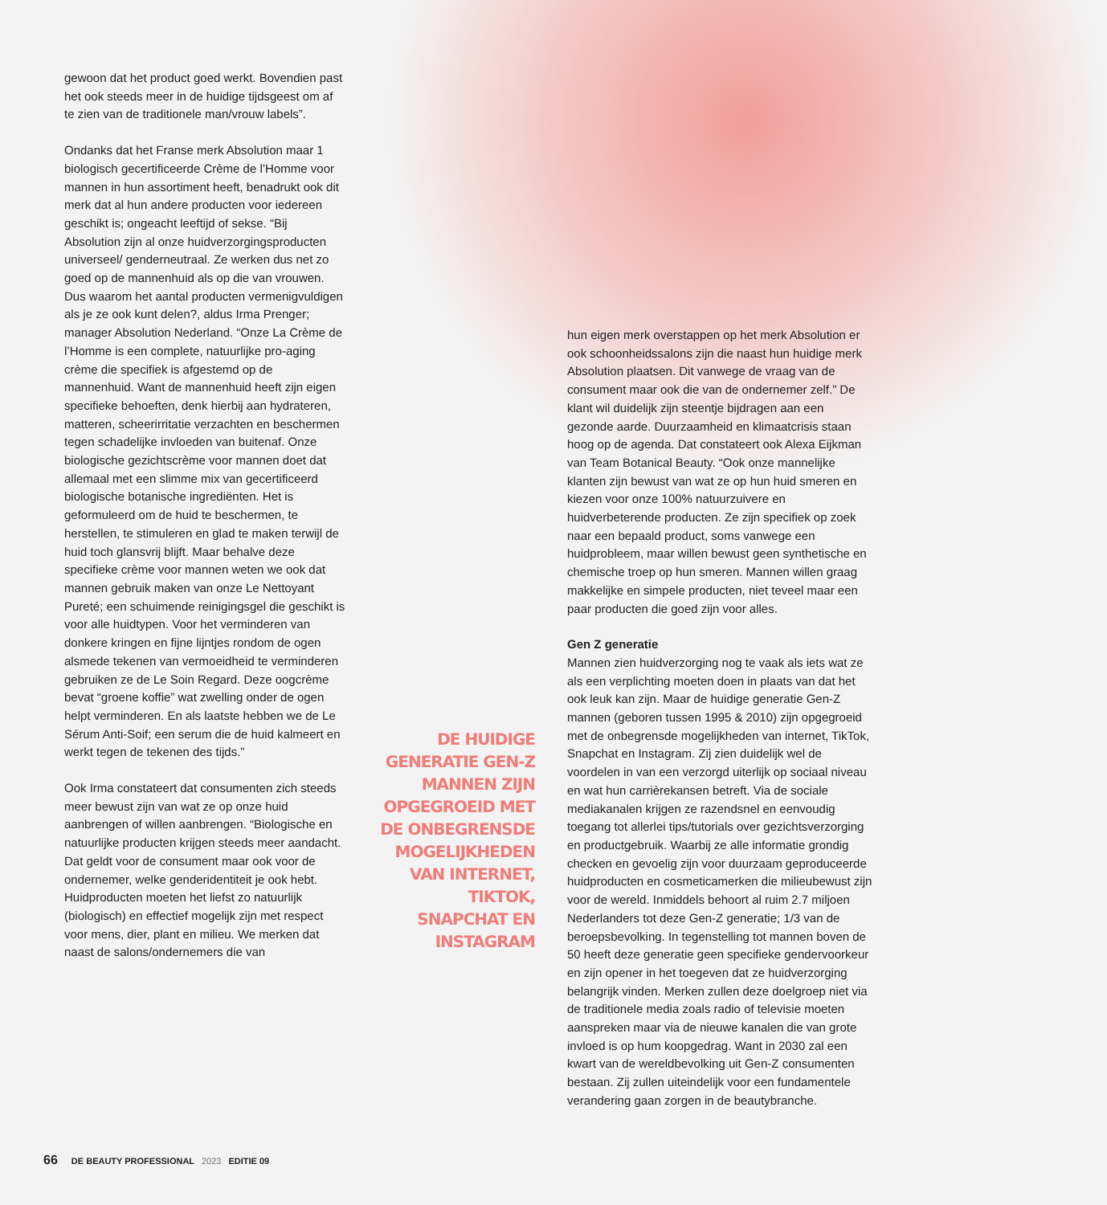gewoon dat het product goed werkt. Bovendien past het ook steeds meer in de huidige tijdsgeest om af te zien van de traditionele man/vrouw labels”.
Ondanks dat het Franse merk Absolution maar 1 biologisch gecertificeerde Crème de l’Homme voor mannen in hun assortiment heeft, benadrukt ook dit merk dat al hun andere producten voor iedereen geschikt is; ongeacht leeftijd of sekse. “Bij Absolution zijn al onze huidverzorgingsproducten universeel/ genderneutraal. Ze werken dus net zo goed op de mannenhuid als op die van vrouwen. Dus waarom het aantal producten vermenigvuldigen als je ze ook kunt delen?, aldus Irma Prenger; manager Absolution Nederland. “Onze La Crème de l’Homme is een complete, natuurlijke pro-aging crème die specifiek is afgestemd op de mannenhuid. Want de mannenhuid heeft zijn eigen specifieke behoeften, denk hierbij aan hydrateren, matteren, scheerirritatie verzachten en beschermen tegen schadelijke invloeden van buitenaf. Onze biologische gezichtscrème voor mannen doet dat allemaal met een slimme mix van gecertificeerd biologische botanische ingrediënten. Het is geformuleerd om de huid te beschermen, te herstellen, te stimuleren en glad te maken terwijl de huid toch glansvrij blijft. Maar behalve deze specifieke crème voor mannen weten we ook dat mannen gebruik maken van onze Le Nettoyant Pureté; een schuimende reinigingsgel die geschikt is voor alle huidtypen. Voor het verminderen van donkere kringen en fijne lijntjes rondom de ogen alsmede tekenen van vermoeidheid te verminderen gebruiken ze de Le Soin Regard. Deze oogcrème bevat “groene koffie” wat zwelling onder de ogen helpt verminderen. En als laatste hebben we de Le Sérum Anti-Soif; een serum die de huid kalmeert en werkt tegen de tekenen des tijds.”
Ook Irma constateert dat consumenten zich steeds meer bewust zijn van wat ze op onze huid aanbrengen of willen aanbrengen. “Biologische en natuurlijke producten krijgen steeds meer aandacht. Dat geldt voor de consument maar ook voor de ondernemer, welke genderidentiteit je ook hebt. Huidproducten moeten het liefst zo natuurlijk (biologisch) en effectief mogelijk zijn met respect voor mens, dier, plant en milieu. We merken dat naast de salons/ondernemers die van
DE HUIDIGE GENERATIE GEN-Z MANNEN ZIJN OPGEGROEID MET DE ONBEGRENSDE MOGELIJKHEDEN VAN INTERNET, TIKTOK, SNAPCHAT EN INSTAGRAM
hun eigen merk overstappen op het merk Absolution er ook schoonheidssalons zijn die naast hun huidige merk Absolution plaatsen. Dit vanwege de vraag van de consument maar ook die van de ondernemer zelf.” De klant wil duidelijk zijn steentje bijdragen aan een gezonde aarde. Duurzaamheid en klimaatcrisis staan hoog op de agenda. Dat constateert ook Alexa Eijkman van Team Botanical Beauty. “Ook onze mannelijke klanten zijn bewust van wat ze op hun huid smeren en kiezen voor onze 100% natuurzuivere en huidverbeterende producten. Ze zijn specifiek op zoek naar een bepaald product, soms vanwege een huidprobleem, maar willen bewust geen synthetische en chemische troep op hun smeren. Mannen willen graag makkelijke en simpele producten, niet teveel maar een paar producten die goed zijn voor alles.
Gen Z generatie
Mannen zien huidverzorging nog te vaak als iets wat ze als een verplichting moeten doen in plaats van dat het ook leuk kan zijn. Maar de huidige generatie Gen-Z mannen (geboren tussen 1995 & 2010) zijn opgegroeid met de onbegrensde mogelijkheden van internet, TikTok, Snapchat en Instagram. Zij zien duidelijk wel de voordelen in van een verzorgd uiterlijk op sociaal niveau en wat hun carrièrekansen betreft. Via de sociale mediakanalen krijgen ze razendsnel en eenvoudig toegang tot allerlei tips/tutorials over gezichtsverzorging en productgebruik. Waarbij ze alle informatie grondig checken en gevoelig zijn voor duurzaam geproduceerde huidproducten en cosmeticamerken die milieubewust zijn voor de wereld. Inmiddels behoort al ruim 2.7 miljoen Nederlanders tot deze Gen-Z generatie; 1/3 van de beroepsbevolking. In tegenstelling tot mannen boven de 50 heeft deze generatie geen specifieke gendervoorkeur en zijn opener in het toegeven dat ze huidverzorging belangrijk vinden. Merken zullen deze doelgroep niet via de traditionele media zoals radio of televisie moeten aanspreken maar via de nieuwe kanalen die van grote invloed is op hum koopgedrag. Want in 2030 zal een kwart van de wereldbevolking uit Gen-Z consumenten bestaan. Zij zullen uiteindelijk voor een fundamentele verandering gaan zorgen in de beautybranche.
66 DE BEAUTY PROFESSIONAL 2023 EDITIE 09